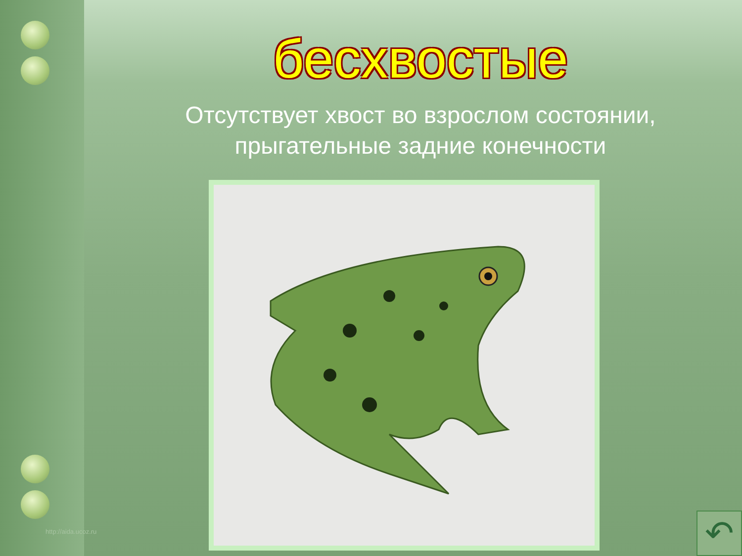бесхвостые
Отсутствует хвост во взрослом состоянии,
прыгательные задние конечности
http://aida.ucoz.ru ↶